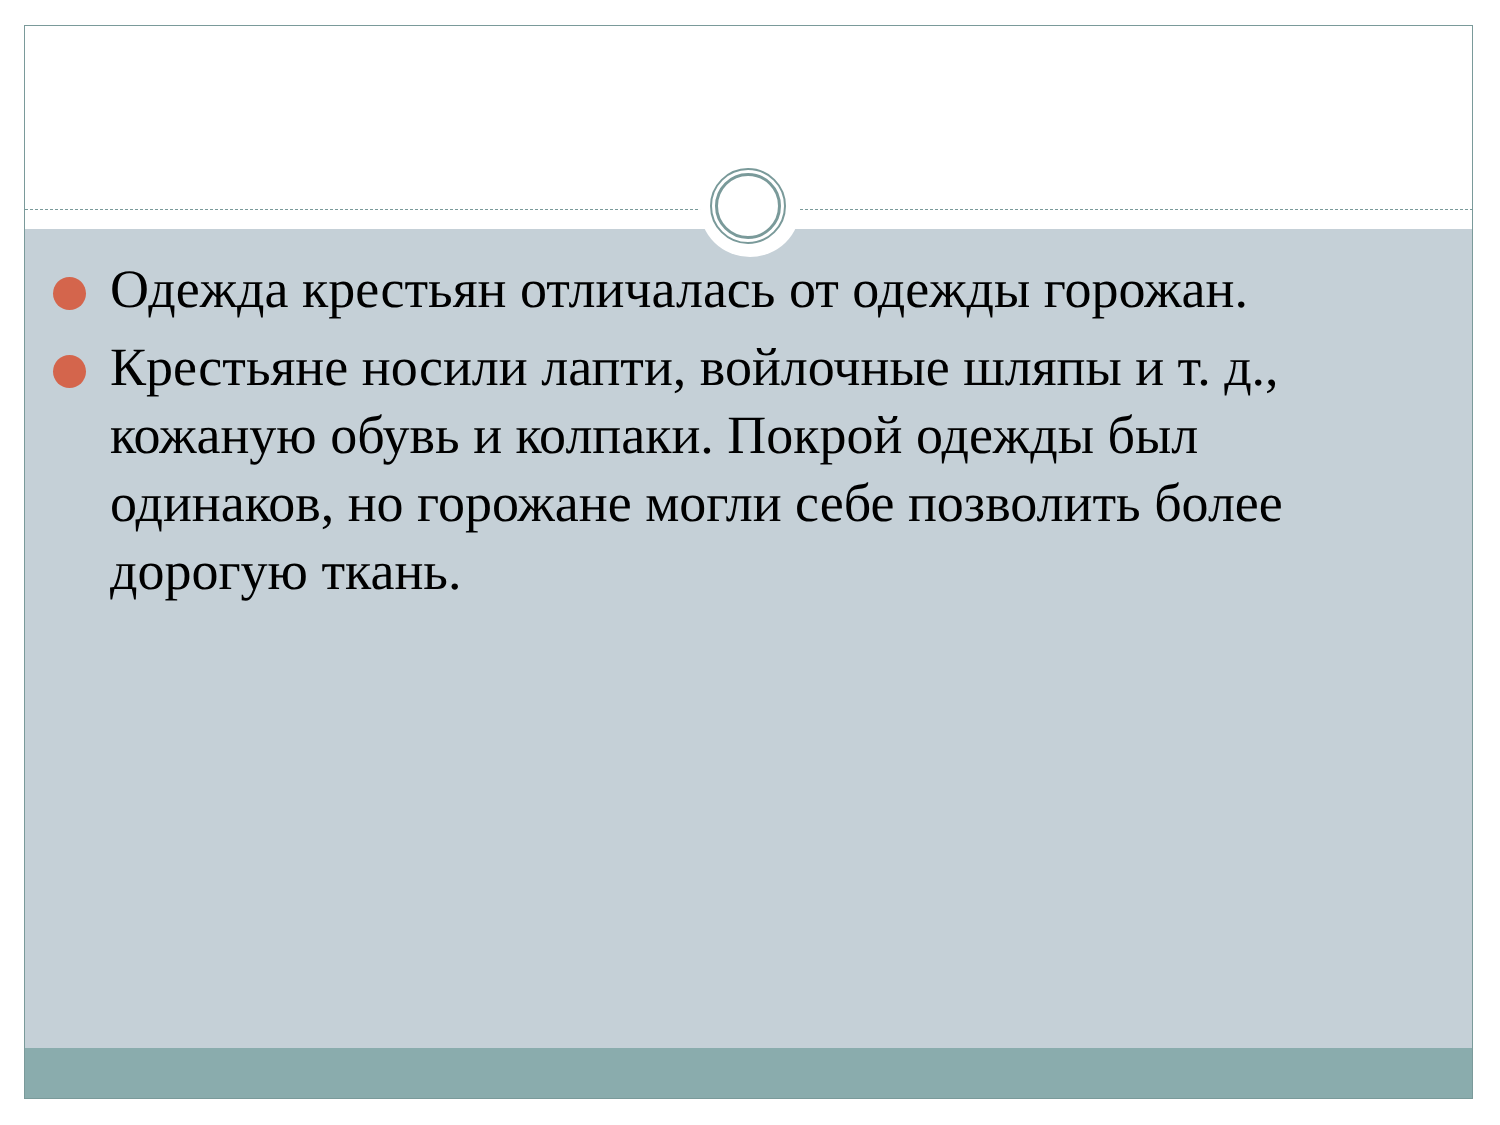Одежда крестьян отличалась от одежды горожан.
Крестьяне носили лапти, войлочные шляпы и т. д., кожаную обувь и колпаки. Покрой одежды был одинаков, но горожане могли себе позволить более дорогую ткань.